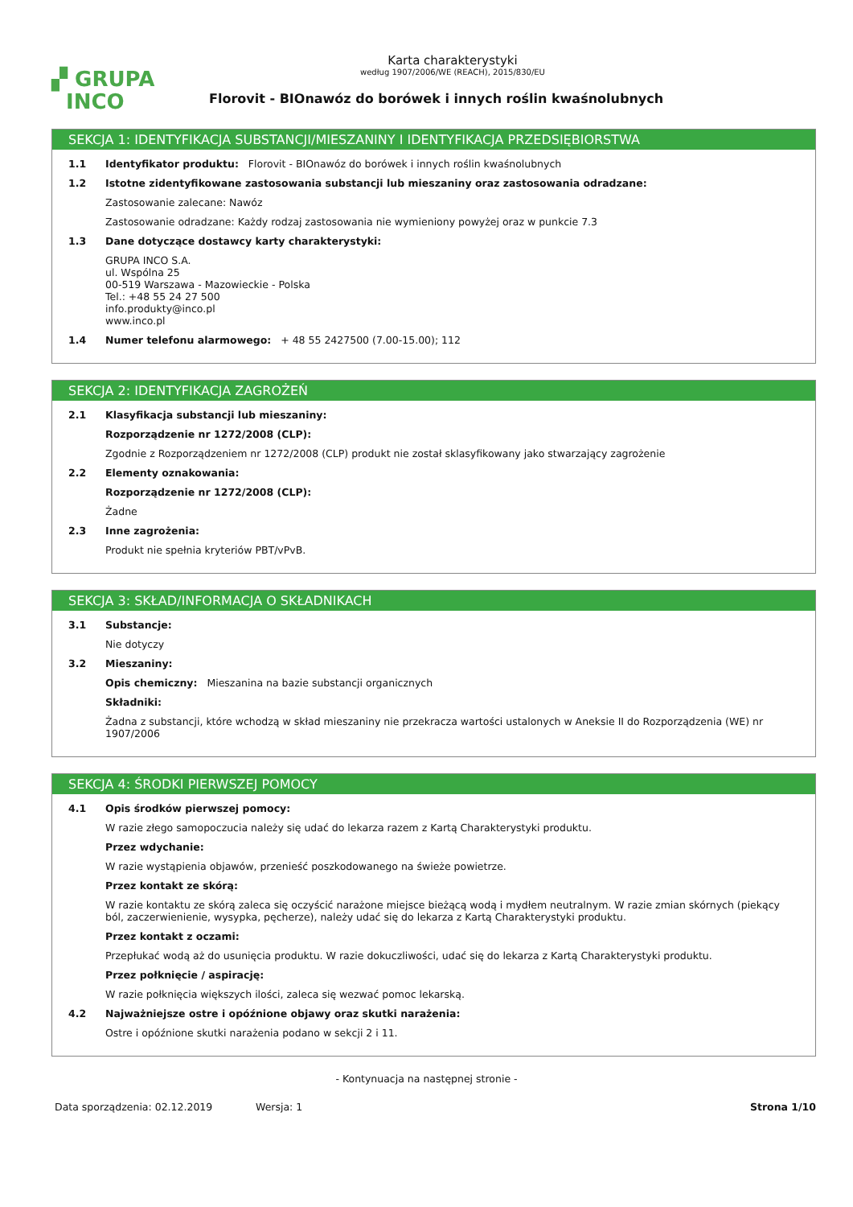▞ GRUPA
INCO
Karta charakterystyki
według 1907/2006/WE (REACH), 2015/830/EU
Florovit - BIOnawóz do borówek i innych roślin kwaśnolubnych
SEKCJA 1: IDENTYFIKACJA SUBSTANCJI/MIESZANINY I IDENTYFIKACJA PRZEDSIĘBIORSTWA
1.1 Identyfikator produktu: Florovit - BIOnawóz do borówek i innych roślin kwaśnolubnych
1.2 Istotne zidentyfikowane zastosowania substancji lub mieszaniny oraz zastosowania odradzane:
Zastosowanie zalecane: Nawóz
Zastosowanie odradzane: Każdy rodzaj zastosowania nie wymieniony powyżej oraz w punkcie 7.3
1.3 Dane dotyczące dostawcy karty charakterystyki:
GRUPA INCO S.A.
ul. Wspólna 25
00-519 Warszawa - Mazowieckie - Polska
Tel.: +48 55 24 27 500
info.produkty@inco.pl
www.inco.pl
1.4 Numer telefonu alarmowego: + 48 55 2427500 (7.00-15.00); 112
SEKCJA 2: IDENTYFIKACJA ZAGROŻEŃ
2.1 Klasyfikacja substancji lub mieszaniny:
Rozporządzenie nr 1272/2008 (CLP):
Zgodnie z Rozporządzeniem nr 1272/2008 (CLP) produkt nie został sklasyfikowany jako stwarzający zagrożenie
2.2 Elementy oznakowania:
Rozporządzenie nr 1272/2008 (CLP):
Żadne
2.3 Inne zagrożenia:
Produkt nie spełnia kryteriów PBT/vPvB.
SEKCJA 3: SKŁAD/INFORMACJA O SKŁADNIKACH
3.1 Substancje:
Nie dotyczy
3.2 Mieszaniny:
Opis chemiczny: Mieszanina na bazie substancji organicznych
Składniki:
Żadna z substancji, które wchodzą w skład mieszaniny nie przekracza wartości ustalonych w Aneksie II do Rozporządzenia (WE) nr 1907/2006
SEKCJA 4: ŚRODKI PIERWSZEJ POMOCY
4.1 Opis środków pierwszej pomocy:
W razie złego samopoczucia należy się udać do lekarza razem z Kartą Charakterystyki produktu.
Przez wdychanie:
W razie wystąpienia objawów, przenieść poszkodowanego na świeże powietrze.
Przez kontakt ze skórą:
W razie kontaktu ze skórą zaleca się oczyścić narażone miejsce bieżącą wodą i mydłem neutralnym. W razie zmian skórnych (piekący ból, zaczerwienienie, wysypka, pęcherze), należy udać się do lekarza z Kartą Charakterystyki produktu.
Przez kontakt z oczami:
Przepłukać wodą aż do usunięcia produktu. W razie dokuczliwości, udać się do lekarza z Kartą Charakterystyki produktu.
Przez połknięcie / aspirację:
W razie połknięcia większych ilości, zaleca się wezwać pomoc lekarską.
4.2 Najważniejsze ostre i opóźnione objawy oraz skutki narażenia:
Ostre i opóźnione skutki narażenia podano w sekcji 2 i 11.
- Kontynuacja na następnej stronie -
Data sporządzenia: 02.12.2019 Wersja: 1 Strona 1/10